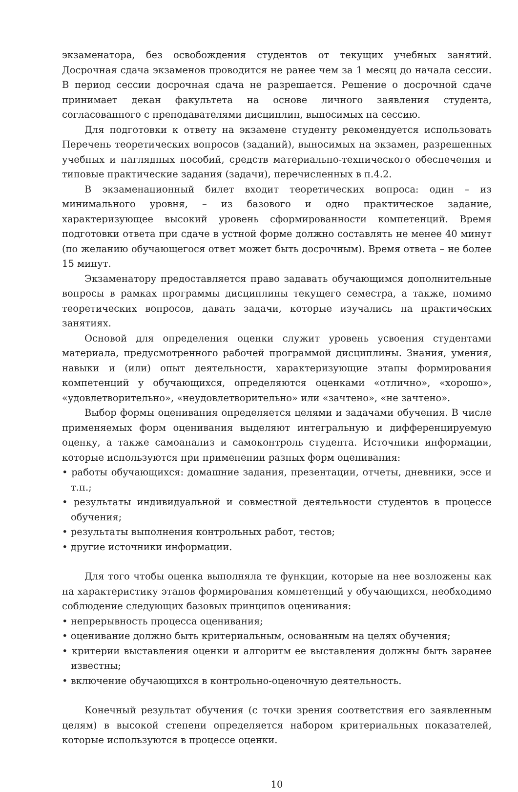экзаменатора, без освобождения студентов от текущих учебных занятий. Досрочная сдача экзаменов проводится не ранее чем за 1 месяц до начала сессии. В период сессии досрочная сдача не разрешается. Решение о досрочной сдаче принимает декан факультета на основе личного заявления студента, согласованного с преподавателями дисциплин, выносимых на сессию.
Для подготовки к ответу на экзамене студенту рекомендуется использовать Перечень теоретических вопросов (заданий), выносимых на экзамен, разрешенных учебных и наглядных пособий, средств материально-технического обеспечения и типовые практические задания (задачи), перечисленных в п.4.2.
В экзаменационный билет входит теоретических вопроса: один – из минимального уровня, – из базового и одно практическое задание, характеризующее высокий уровень сформированности компетенций. Время подготовки ответа при сдаче в устной форме должно составлять не менее 40 минут (по желанию обучающегося ответ может быть досрочным). Время ответа – не более 15 минут.
Экзаменатору предоставляется право задавать обучающимся дополнительные вопросы в рамках программы дисциплины текущего семестра, а также, помимо теоретических вопросов, давать задачи, которые изучались на практических занятиях.
Основой для определения оценки служит уровень усвоения студентами материала, предусмотренного рабочей программой дисциплины. Знания, умения, навыки и (или) опыт деятельности, характеризующие этапы формирования компетенций у обучающихся, определяются оценками «отлично», «хорошо», «удовлетворительно», «неудовлетворительно» или «зачтено», «не зачтено».
Выбор формы оценивания определяется целями и задачами обучения. В числе применяемых форм оценивания выделяют интегральную и дифференцируемую оценку, а также самоанализ и самоконтроль студента. Источники информации, которые используются при применении разных форм оценивания:
• работы обучающихся: домашние задания, презентации, отчеты, дневники, эссе и т.п.;
• результаты индивидуальной и совместной деятельности студентов в процессе обучения;
• результаты выполнения контрольных работ, тестов;
• другие источники информации.
Для того чтобы оценка выполняла те функции, которые на нее возложены как на характеристику этапов формирования компетенций у обучающихся, необходимо соблюдение следующих базовых принципов оценивания:
• непрерывность процесса оценивания;
• оценивание должно быть критериальным, основанным на целях обучения;
• критерии выставления оценки и алгоритм ее выставления должны быть заранее известны;
• включение обучающихся в контрольно-оценочную деятельность.
Конечный результат обучения (с точки зрения соответствия его заявленным целям) в высокой степени определяется набором критериальных показателей, которые используются в процессе оценки.
10